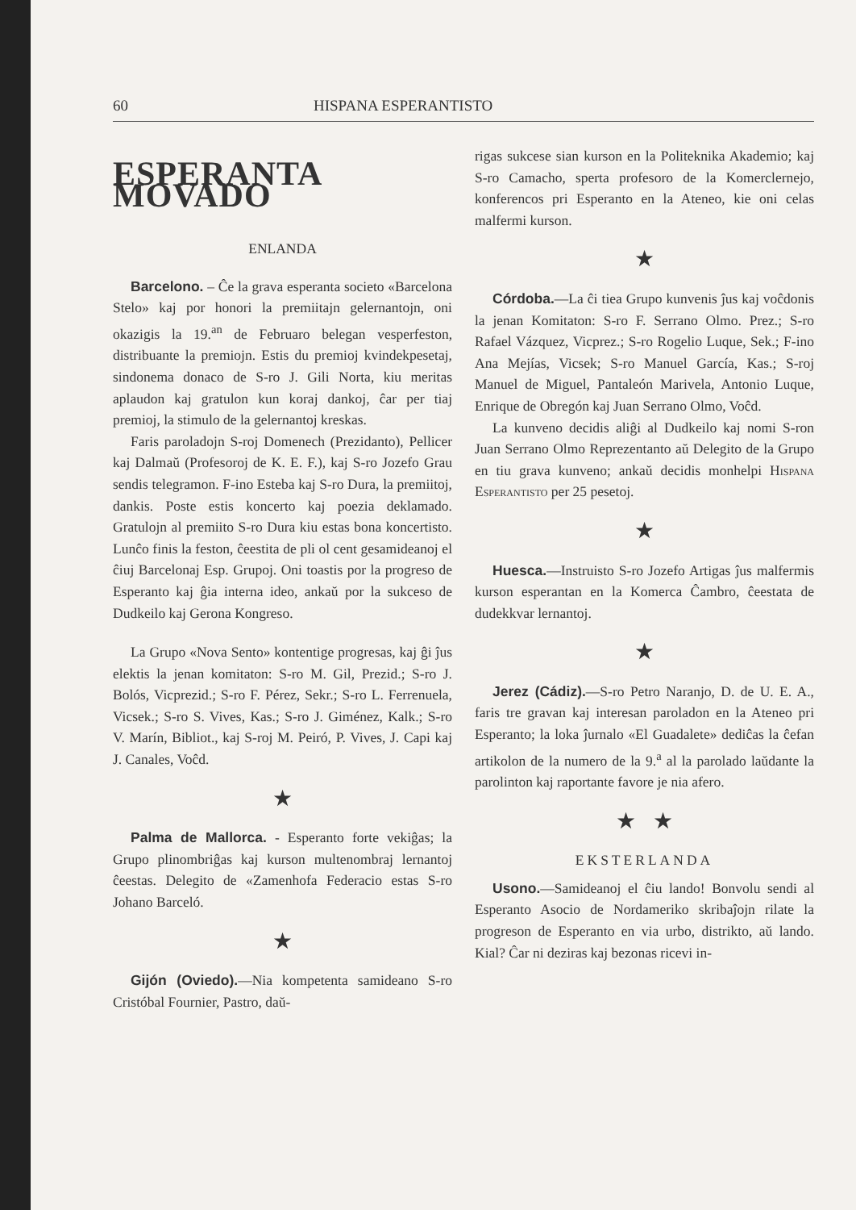60 HISPANA ESPERANTISTO
ESPERANTA MOVADO
ENLANDA
Barcelono. – Ĉe la grava esperanta societo «Barcelona Stelo» kaj por honori la premiitajn gelernantojn, oni okazigis la 19.<sup>an</sup> de Februaro belegan vesperfeston, distribuante la premiojn. Estis du premioj kvindekpesetaj, sindonema donaco de S-ro J. Gili Norta, kiu meritas aplaudon kaj gratulon kun koraj dankoj, ĉar per tiaj premioj, la stimulo de la gelernantoj kreskas.
Faris paroladojn S-roj Domenech (Prezidanto), Pellicer kaj Dalmaŭ (Profesoroj de K. E. F.), kaj S-ro Jozefo Grau sendis telegramon. F-ino Esteba kaj S-ro Dura, la premiitoj, dankis. Poste estis koncerto kaj poezia deklamado. Gratulojn al premiito S-ro Dura kiu estas bona koncertisto. Lunĉo finis la feston, ĉeestita de pli ol cent gesamideanoj el ĉiuj Barcelonaj Esp. Grupoj. Oni toastis por la progreso de Esperanto kaj ĝia interna ideo, ankaŭ por la sukceso de Dudkeilo kaj Gerona Kongreso.
La Grupo «Nova Sento» kontentige progresas, kaj ĝi ĵus elektis la jenan komitaton: S-ro M. Gil, Prezid.; S-ro J. Bolós, Vicprezid.; S-ro F. Pérez, Sekr.; S-ro L. Ferrenuela, Vicsek.; S-ro S. Vives, Kas.; S-ro J. Giménez, Kalk.; S-ro V. Marín, Bibliot., kaj S-roj M. Peiró, P. Vives, J. Capi kaj J. Canales, Voĉd.
★
Palma de Mallorca. - Esperanto forte vekiĝas; la Grupo plinombriĝas kaj kurson multenombraj lernantoj ĉeestas. Delegito de «Zamenhofa Federacio estas S-ro Johano Barceló.
★
Gijón (Oviedo).—Nia kompetenta samideano S-ro Cristóbal Fournier, Pastro, daŭ-
rigas sukcese sian kurson en la Politeknika Akademio; kaj S-ro Camacho, sperta profesoro de la Komerclernejo, konferencos pri Esperanto en la Ateneo, kie oni celas malfermi kurson.
★
Córdoba.—La ĉi tiea Grupo kunvenis ĵus kaj voĉdonis la jenan Komitaton: S-ro F. Serrano Olmo. Prez.; S-ro Rafael Vázquez, Vicprez.; S-ro Rogelio Luque, Sek.; F-ino Ana Mejías, Vicsek; S-ro Manuel García, Kas.; S-roj Manuel de Miguel, Pantaleón Marivela, Antonio Luque, Enrique de Obregón kaj Juan Serrano Olmo, Voĉd.
La kunveno decidis aliĝi al Dudkeilo kaj nomi S-ron Juan Serrano Olmo Reprezentanto aŭ Delegito de la Grupo en tiu grava kunveno; ankaŭ decidis monhelpi Hispana Esperantisto per 25 pesetoj.
★
Huesca.—Instruisto S-ro Jozefo Artigas ĵus malfermis kurson esperantan en la Komerca Ĉambro, ĉeestata de dudekkvar lernantoj.
★
Jerez (Cádiz).—S-ro Petro Naranjo, D. de U. E. A., faris tre gravan kaj interesan paroladon en la Ateneo pri Esperanto; la loka ĵurnalo «El Guadalete» dediĉas la ĉefan artikolon de la numero de la 9.<sup>a</sup> al la parolado laŭdante la parolinton kaj raportante favore je nia afero.
★ ★
EKSTERLANDA
Usono.—Samideanoj el ĉiu lando! Bonvolu sendi al Esperanto Asocio de Nordameriko skribaĵojn rilate la progreson de Esperanto en via urbo, distrikto, aŭ lando. Kial? Ĉar ni deziras kaj bezonas ricevi in-